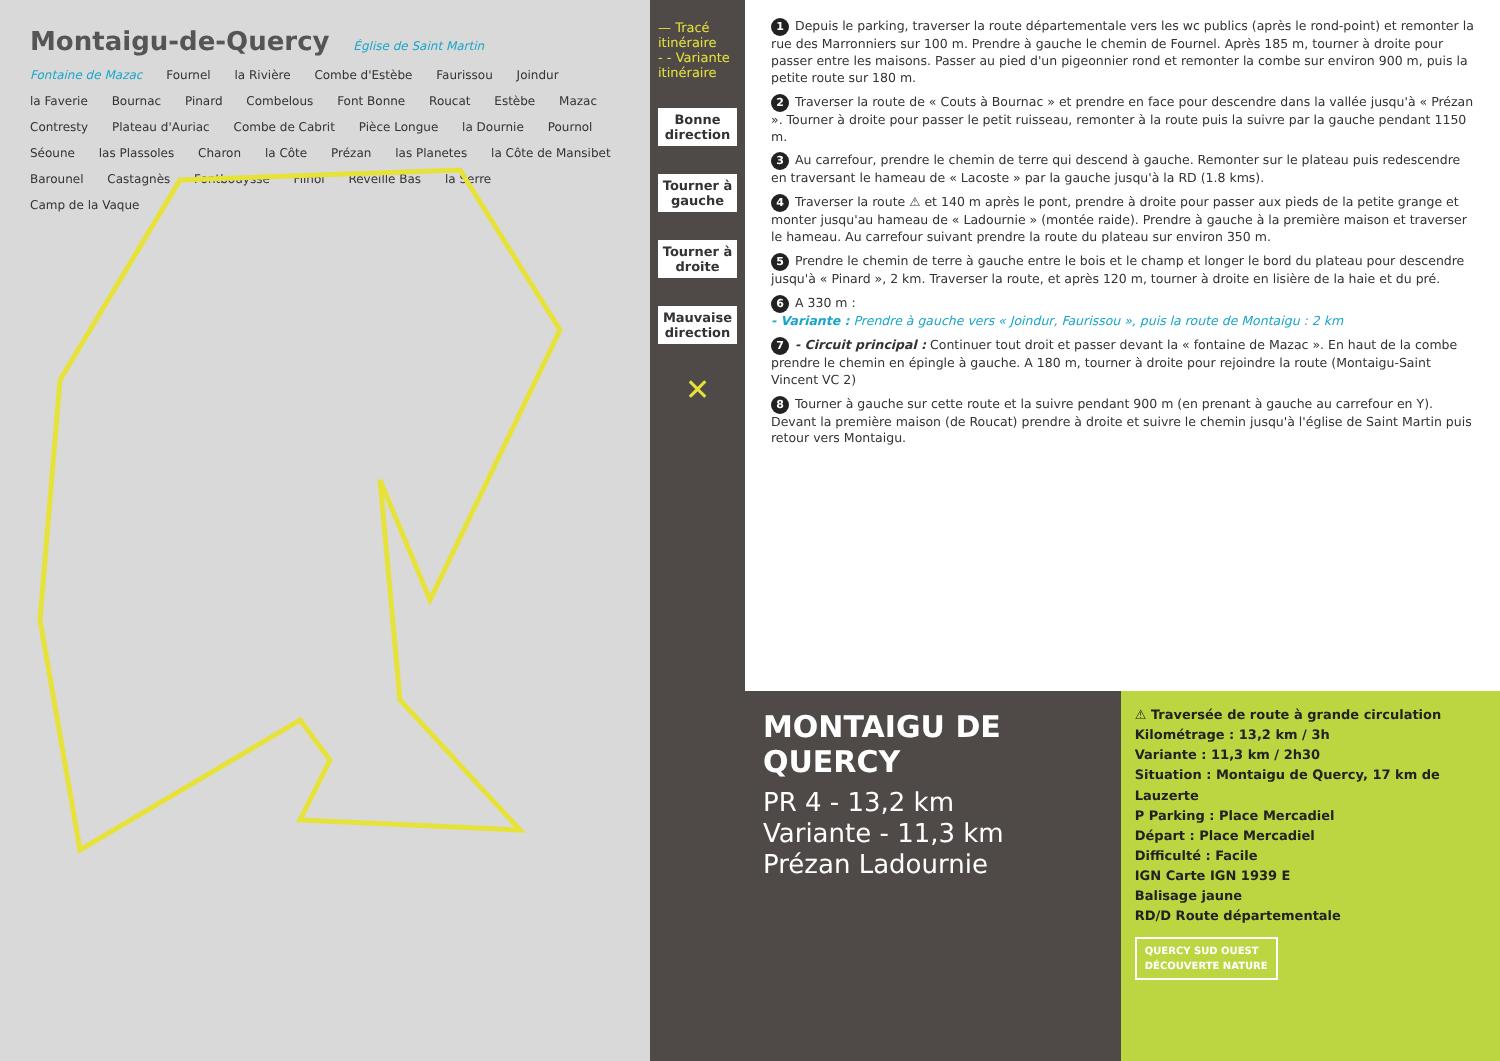Montaigu-de-Quercy Église de Saint Martin Fontaine de Mazac Fournel la Rivière Combe d'Estèbe Faurissou Joindur la Faverie Bournac Pinard Combelous Font Bonne Roucat Estèbe Mazac Contresty Plateau d'Auriac Combe de Cabrit Pièce Longue la Dournie Pournol Séoune las Plassoles Charon la Côte Prézan las Planetes la Côte de Mansibet Barounel Castagnès Fontbouysse Filhol Réveille Bas la Serre Camp de la Vaque
— Tracé itinéraire
- - Variante itinéraire
Bonne direction
Tourner à gauche
Tourner à droite
Mauvaise direction
✕
1 Depuis le parking, traverser la route départementale vers les wc publics (après le rond-point) et remonter la rue des Marronniers sur 100 m. Prendre à gauche le chemin de Fournel. Après 185 m, tourner à droite pour passer entre les maisons. Passer au pied d'un pigeonnier rond et remonter la combe sur environ 900 m, puis la petite route sur 180 m.
2 Traverser la route de « Couts à Bournac » et prendre en face pour descendre dans la vallée jusqu'à « Prézan ». Tourner à droite pour passer le petit ruisseau, remonter à la route puis la suivre par la gauche pendant 1150 m.
3 Au carrefour, prendre le chemin de terre qui descend à gauche. Remonter sur le plateau puis redescendre en traversant le hameau de « Lacoste » par la gauche jusqu'à la RD (1.8 kms).
4 Traverser la route ⚠ et 140 m après le pont, prendre à droite pour passer aux pieds de la petite grange et monter jusqu'au hameau de « Ladournie » (montée raide). Prendre à gauche à la première maison et traverser le hameau. Au carrefour suivant prendre la route du plateau sur environ 350 m.
5 Prendre le chemin de terre à gauche entre le bois et le champ et longer le bord du plateau pour descendre jusqu'à « Pinard », 2 km. Traverser la route, et après 120 m, tourner à droite en lisière de la haie et du pré.
6 A 330 m :
- Variante : Prendre à gauche vers « Joindur, Faurissou », puis la route de Montaigu : 2 km
7 - Circuit principal : Continuer tout droit et passer devant la « fontaine de Mazac ». En haut de la combe prendre le chemin en épingle à gauche. A 180 m, tourner à droite pour rejoindre la route (Montaigu-Saint Vincent VC 2)
8 Tourner à gauche sur cette route et la suivre pendant 900 m (en prenant à gauche au carrefour en Y). Devant la première maison (de Roucat) prendre à droite et suivre le chemin jusqu'à l'église de Saint Martin puis retour vers Montaigu.
MONTAIGU DE QUERCY
PR 4 - 13,2 km
Variante - 11,3 km
Prézan Ladournie
⚠ Traversée de route à grande circulation
Kilométrage : 13,2 km / 3h
Variante : 11,3 km / 2h30
Situation : Montaigu de Quercy, 17 km de Lauzerte
P Parking : Place Mercadiel
Départ : Place Mercadiel
Difficulté : Facile
IGN Carte IGN 1939 E
Balisage jaune
RD/D Route départementale
QUERCY SUD OUEST
DÉCOUVERTE NATURE